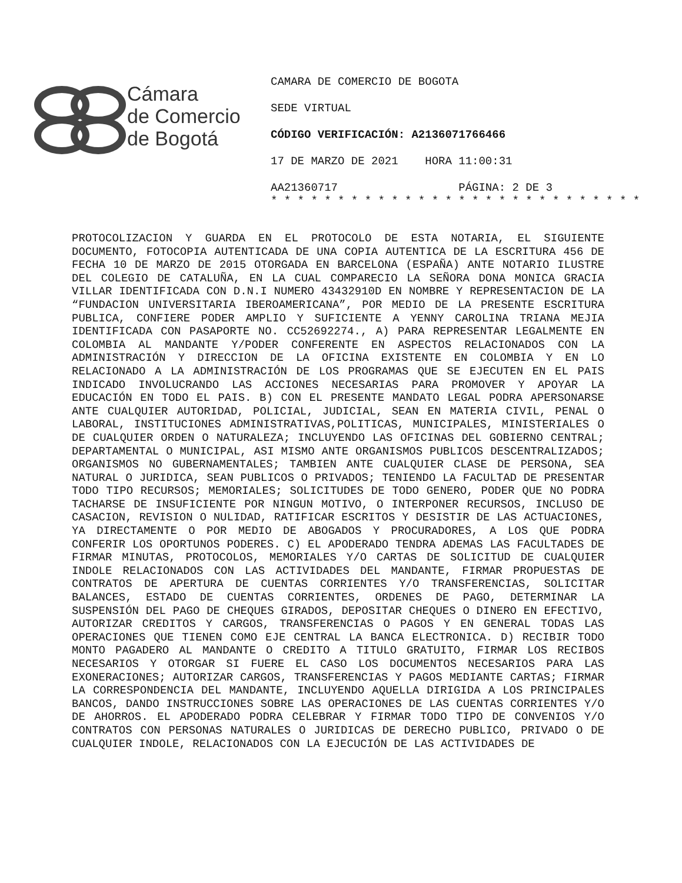Cámara
de Comercio
de Bogotá
CAMARA DE COMERCIO DE BOGOTA
SEDE VIRTUAL
CÓDIGO VERIFICACIÓN: A2136071766466
17 DE MARZO DE 2021 HORA 11:00:31
AA21360717 PÁGINA: 2 DE 3
* * * * * * * * * * * * * * * * * * * * * * * * * * * *
PROTOCOLIZACION Y GUARDA EN EL PROTOCOLO DE ESTA NOTARIA, EL SIGUIENTE DOCUMENTO, FOTOCOPIA AUTENTICADA DE UNA COPIA AUTENTICA DE LA ESCRITURA 456 DE FECHA 10 DE MARZO DE 2015 OTORGADA EN BARCELONA (ESPAÑA) ANTE NOTARIO ILUSTRE DEL COLEGIO DE CATALUÑA, EN LA CUAL COMPARECIO LA SEÑORA DONA MONICA GRACIA VILLAR IDENTIFICADA CON D.N.I NUMERO 43432910D EN NOMBRE Y REPRESENTACION DE LA “FUNDACION UNIVERSITARIA IBEROAMERICANA”, POR MEDIO DE LA PRESENTE ESCRITURA PUBLICA, CONFIERE PODER AMPLIO Y SUFICIENTE A YENNY CAROLINA TRIANA MEJIA IDENTIFICADA CON PASAPORTE NO. CC52692274., A) PARA REPRESENTAR LEGALMENTE EN COLOMBIA AL MANDANTE Y/PODER CONFERENTE EN ASPECTOS RELACIONADOS CON LA ADMINISTRACIÓN Y DIRECCION DE LA OFICINA EXISTENTE EN COLOMBIA Y EN LO RELACIONADO A LA ADMINISTRACIÓN DE LOS PROGRAMAS QUE SE EJECUTEN EN EL PAIS INDICADO INVOLUCRANDO LAS ACCIONES NECESARIAS PARA PROMOVER Y APOYAR LA EDUCACIÓN EN TODO EL PAIS. B) CON EL PRESENTE MANDATO LEGAL PODRA APERSONARSE ANTE CUALQUIER AUTORIDAD, POLICIAL, JUDICIAL, SEAN EN MATERIA CIVIL, PENAL O LABORAL, INSTITUCIONES ADMINISTRATIVAS,POLITICAS, MUNICIPALES, MINISTERIALES O DE CUALQUIER ORDEN O NATURALEZA; INCLUYENDO LAS OFICINAS DEL GOBIERNO CENTRAL; DEPARTAMENTAL O MUNICIPAL, ASI MISMO ANTE ORGANISMOS PUBLICOS DESCENTRALIZADOS; ORGANISMOS NO GUBERNAMENTALES; TAMBIEN ANTE CUALQUIER CLASE DE PERSONA, SEA NATURAL O JURIDICA, SEAN PUBLICOS O PRIVADOS; TENIENDO LA FACULTAD DE PRESENTAR TODO TIPO RECURSOS; MEMORIALES; SOLICITUDES DE TODO GENERO, PODER QUE NO PODRA TACHARSE DE INSUFICIENTE POR NINGUN MOTIVO, O INTERPONER RECURSOS, INCLUSO DE CASACION, REVISION O NULIDAD, RATIFICAR ESCRITOS Y DESISTIR DE LAS ACTUACIONES, YA DIRECTAMENTE O POR MEDIO DE ABOGADOS Y PROCURADORES, A LOS QUE PODRA CONFERIR LOS OPORTUNOS PODERES. C) EL APODERADO TENDRA ADEMAS LAS FACULTADES DE FIRMAR MINUTAS, PROTOCOLOS, MEMORIALES Y/O CARTAS DE SOLICITUD DE CUALQUIER INDOLE RELACIONADOS CON LAS ACTIVIDADES DEL MANDANTE, FIRMAR PROPUESTAS DE CONTRATOS DE APERTURA DE CUENTAS CORRIENTES Y/O TRANSFERENCIAS, SOLICITAR BALANCES, ESTADO DE CUENTAS CORRIENTES, ORDENES DE PAGO, DETERMINAR LA SUSPENSIÓN DEL PAGO DE CHEQUES GIRADOS, DEPOSITAR CHEQUES O DINERO EN EFECTIVO, AUTORIZAR CREDITOS Y CARGOS, TRANSFERENCIAS O PAGOS Y EN GENERAL TODAS LAS OPERACIONES QUE TIENEN COMO EJE CENTRAL LA BANCA ELECTRONICA. D) RECIBIR TODO MONTO PAGADERO AL MANDANTE O CREDITO A TITULO GRATUITO, FIRMAR LOS RECIBOS NECESARIOS Y OTORGAR SI FUERE EL CASO LOS DOCUMENTOS NECESARIOS PARA LAS EXONERACIONES; AUTORIZAR CARGOS, TRANSFERENCIAS Y PAGOS MEDIANTE CARTAS; FIRMAR LA CORRESPONDENCIA DEL MANDANTE, INCLUYENDO AQUELLA DIRIGIDA A LOS PRINCIPALES BANCOS, DANDO INSTRUCCIONES SOBRE LAS OPERACIONES DE LAS CUENTAS CORRIENTES Y/O DE AHORROS. EL APODERADO PODRA CELEBRAR Y FIRMAR TODO TIPO DE CONVENIOS Y/O CONTRATOS CON PERSONAS NATURALES O JURIDICAS DE DERECHO PUBLICO, PRIVADO O DE CUALQUIER INDOLE, RELACIONADOS CON LA EJECUCIÓN DE LAS ACTIVIDADES DE